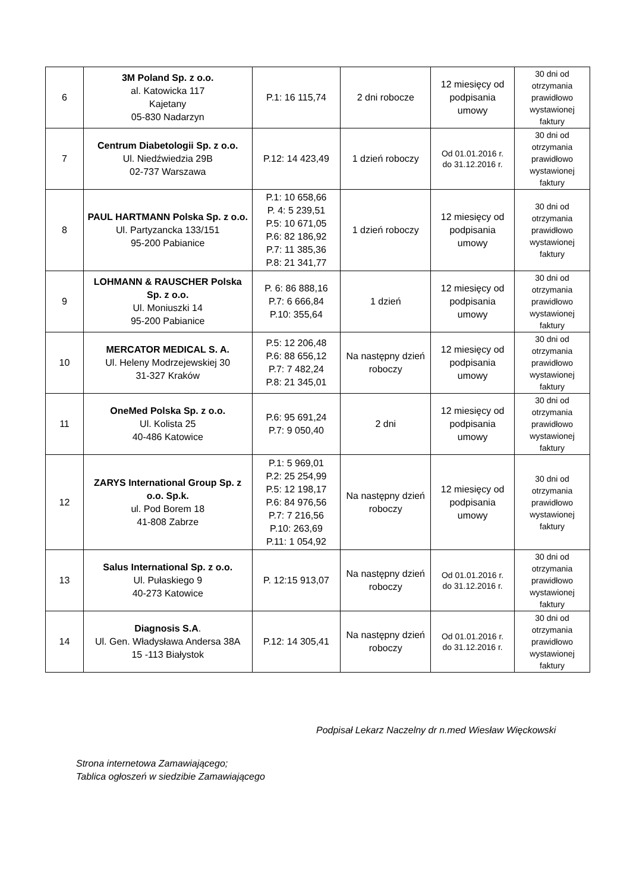| 6 | 3M Poland Sp. z o.o. al. Katowicka 117 Kajetany 05-830 Nadarzyn | P.1: 16 115,74 | 2 dni robocze | 12 miesięcy od podpisania umowy | 30 dni od otrzymania prawidłowo wystawionej faktury |
| 7 | Centrum Diabetologii Sp. z o.o. Ul. Niedźwiedzia 29B 02-737 Warszawa | P.12: 14 423,49 | 1 dzień roboczy | Od 01.01.2016 r. do 31.12.2016 r. | 30 dni od otrzymania prawidłowo wystawionej faktury |
| 8 | PAUL HARTMANN Polska Sp. z o.o. Ul. Partyzancka 133/151 95-200 Pabianice | P.1: 10 658,66 P. 4: 5 239,51 P.5: 10 671,05 P.6: 82 186,92 P.7: 11 385,36 P.8: 21 341,77 | 1 dzień roboczy | 12 miesięcy od podpisania umowy | 30 dni od otrzymania prawidłowo wystawionej faktury |
| 9 | LOHMANN & RAUSCHER Polska Sp. z o.o. Ul. Moniuszki 14 95-200 Pabianice | P. 6: 86 888,16 P.7: 6 666,84 P.10: 355,64 | 1 dzień | 12 miesięcy od podpisania umowy | 30 dni od otrzymania prawidłowo wystawionej faktury |
| 10 | MERCATOR MEDICAL S. A. Ul. Heleny Modrzejewskiej 30 31-327 Kraków | P.5: 12 206,48 P.6: 88 656,12 P.7: 7 482,24 P.8: 21 345,01 | Na następny dzień roboczy | 12 miesięcy od podpisania umowy | 30 dni od otrzymania prawidłowo wystawionej faktury |
| 11 | OneMed Polska Sp. z o.o. Ul. Kolista 25 40-486 Katowice | P.6: 95 691,24 P.7: 9 050,40 | 2 dni | 12 miesięcy od podpisania umowy | 30 dni od otrzymania prawidłowo wystawionej faktury |
| 12 | ZARYS International Group Sp. z o.o. Sp.k. ul. Pod Borem 18 41-808 Zabrze | P.1: 5 969,01 P.2: 25 254,99 P.5: 12 198,17 P.6: 84 976,56 P.7: 7 216,56 P.10: 263,69 P.11: 1 054,92 | Na następny dzień roboczy | 12 miesięcy od podpisania umowy | 30 dni od otrzymania prawidłowo wystawionej faktury |
| 13 | Salus International Sp. z o.o. Ul. Pułaskiego 9 40-273 Katowice | P. 12:15 913,07 | Na następny dzień roboczy | Od 01.01.2016 r. do 31.12.2016 r. | 30 dni od otrzymania prawidłowo wystawionej faktury |
| 14 | Diagnosis S.A . Ul. Gen. Władysława Andersa 38A 15 -113 Białystok | P.12: 14 305,41 | Na następny dzień roboczy | Od 01.01.2016 r. do 31.12.2016 r. | 30 dni od otrzymania prawidłowo wystawionej faktury |
Podpisał Lekarz Naczelny dr n.med Wiesław Więckowski
Strona internetowa Zamawiającego;
Tablica ogłoszeń w siedzibie Zamawiającego